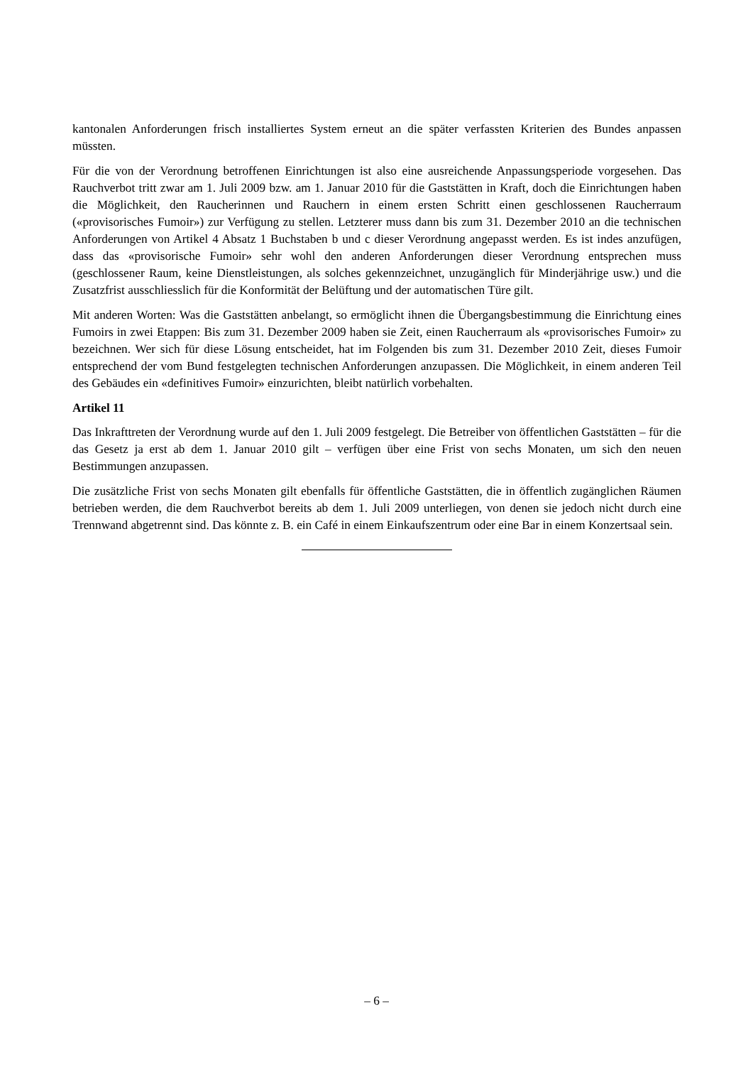kantonalen Anforderungen frisch installiertes System erneut an die später verfassten Kriterien des Bundes anpassen müssten.
Für die von der Verordnung betroffenen Einrichtungen ist also eine ausreichende Anpassungsperiode vorgesehen. Das Rauchverbot tritt zwar am 1. Juli 2009 bzw. am 1. Januar 2010 für die Gaststätten in Kraft, doch die Einrichtungen haben die Möglichkeit, den Raucherinnen und Rauchern in einem ersten Schritt einen geschlossenen Raucherraum («provisorisches Fumoir») zur Verfügung zu stellen. Letzterer muss dann bis zum 31. Dezember 2010 an die technischen Anforderungen von Artikel 4 Absatz 1 Buchstaben b und c dieser Verordnung angepasst werden. Es ist indes anzufügen, dass das «provisorische Fumoir» sehr wohl den anderen Anforderungen dieser Verordnung entsprechen muss (geschlossener Raum, keine Dienstleistungen, als solches gekennzeichnet, unzugänglich für Minderjährige usw.) und die Zusatzfrist ausschliesslich für die Konformität der Belüftung und der automatischen Türe gilt.
Mit anderen Worten: Was die Gaststätten anbelangt, so ermöglicht ihnen die Übergangsbestimmung die Einrichtung eines Fumoirs in zwei Etappen: Bis zum 31. Dezember 2009 haben sie Zeit, einen Raucherraum als «provisorisches Fumoir» zu bezeichnen. Wer sich für diese Lösung entscheidet, hat im Folgenden bis zum 31. Dezember 2010 Zeit, dieses Fumoir entsprechend der vom Bund festgelegten technischen Anforderungen anzupassen. Die Möglichkeit, in einem anderen Teil des Gebäudes ein «definitives Fumoir» einzurichten, bleibt natürlich vorbehalten.
Artikel 11
Das Inkrafttreten der Verordnung wurde auf den 1. Juli 2009 festgelegt. Die Betreiber von öffentlichen Gaststätten – für die das Gesetz ja erst ab dem 1. Januar 2010 gilt – verfügen über eine Frist von sechs Monaten, um sich den neuen Bestimmungen anzupassen.
Die zusätzliche Frist von sechs Monaten gilt ebenfalls für öffentliche Gaststätten, die in öffentlich zugänglichen Räumen betrieben werden, die dem Rauchverbot bereits ab dem 1. Juli 2009 unterliegen, von denen sie jedoch nicht durch eine Trennwand abgetrennt sind. Das könnte z. B. ein Café in einem Einkaufszentrum oder eine Bar in einem Konzertsaal sein.
– 6 –